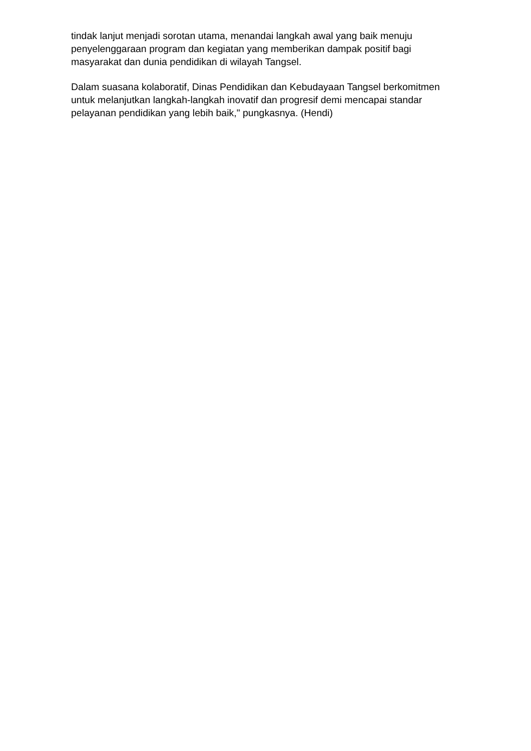tindak lanjut menjadi sorotan utama, menandai langkah awal yang baik menuju penyelenggaraan program dan kegiatan yang memberikan dampak positif bagi masyarakat dan dunia pendidikan di wilayah Tangsel.
Dalam suasana kolaboratif, Dinas Pendidikan dan Kebudayaan Tangsel berkomitmen untuk melanjutkan langkah-langkah inovatif dan progresif demi mencapai standar pelayanan pendidikan yang lebih baik," pungkasnya. (Hendi)